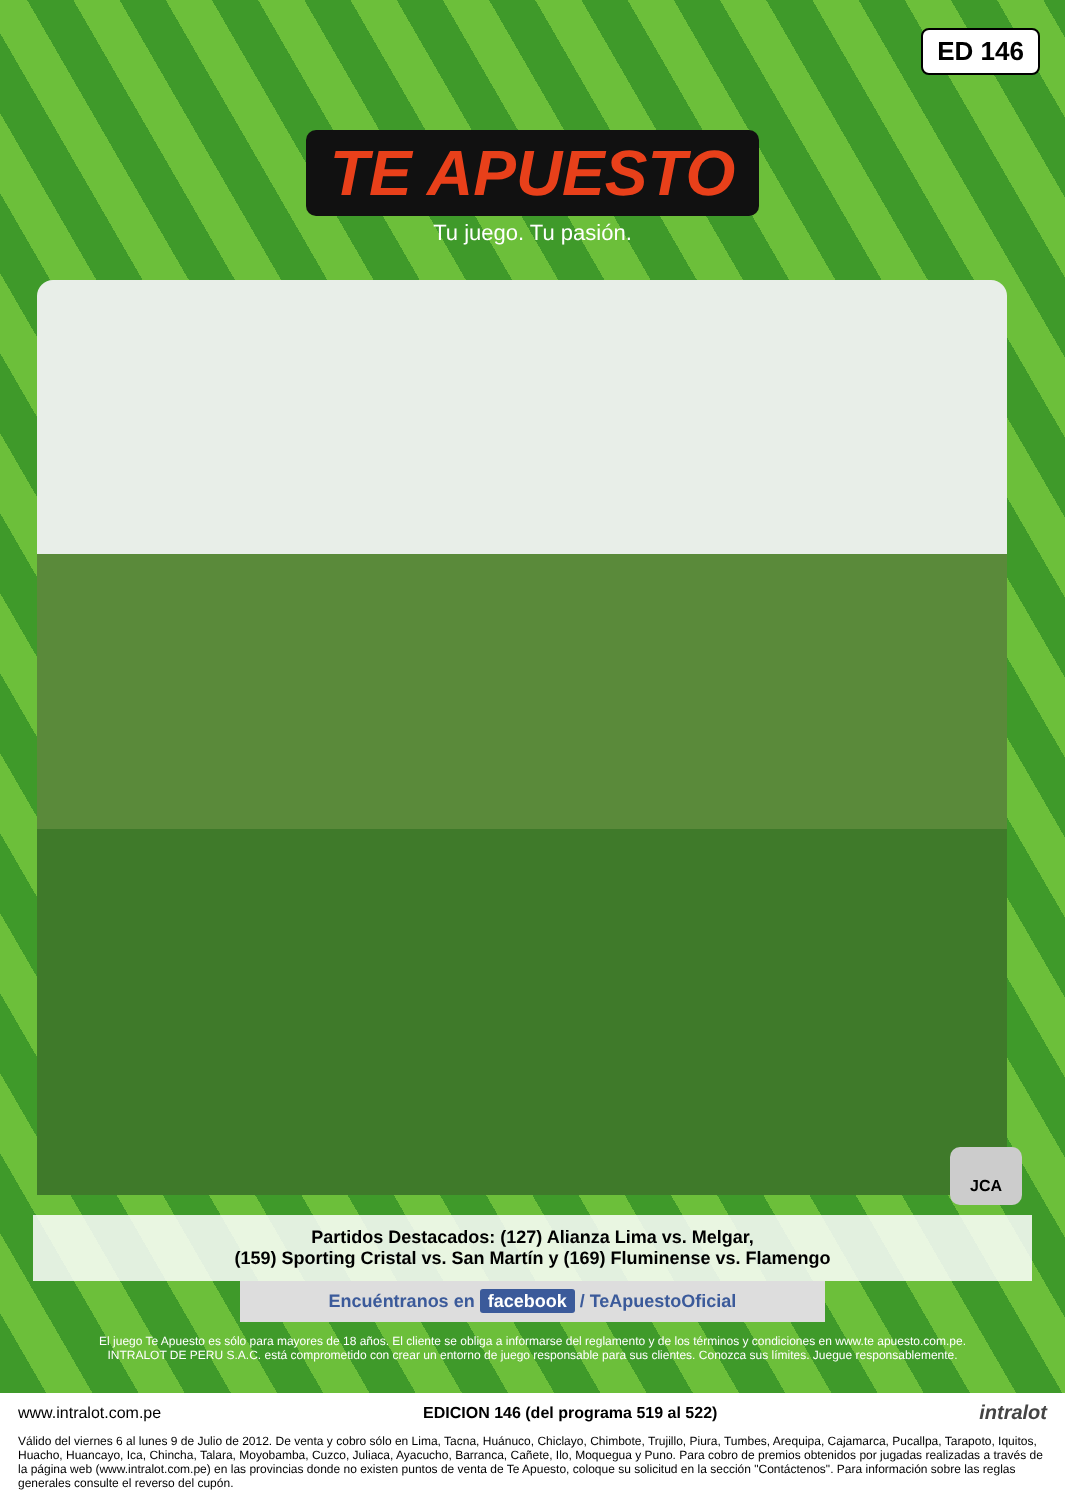ED 146
TE APUESTO
Tu juego. Tu pasión.
JCA
Partidos Destacados: (127) Alianza Lima vs. Melgar,
(159) Sporting Cristal vs. San Martín y (169) Fluminense vs. Flamengo
Encuéntranos en facebook / TeApuestoOficial
El juego Te Apuesto es sólo para mayores de 18 años. El cliente se obliga a informarse del reglamento y de los términos y condiciones en www.te apuesto.com.pe.
INTRALOT DE PERU S.A.C. está comprometido con crear un entorno de juego responsable para sus clientes. Conozca sus límites. Juegue responsablemente.
www.intralot.com.pe EDICION 146 (del programa 519 al 522) intralot
Válido del viernes 6 al lunes 9 de Julio de 2012. De venta y cobro sólo en Lima, Tacna, Huánuco, Chiclayo, Chimbote, Trujillo, Piura, Tumbes, Arequipa, Cajamarca, Pucallpa, Tarapoto, Iquitos, Huacho, Huancayo, Ica, Chincha, Talara, Moyobamba, Cuzco, Juliaca, Ayacucho, Barranca, Cañete, Ilo, Moquegua y Puno. Para cobro de premios obtenidos por jugadas realizadas a través de la página web (www.intralot.com.pe) en las provincias donde no existen puntos de venta de Te Apuesto, coloque su solicitud en la sección "Contáctenos". Para información sobre las reglas generales consulte el reverso del cupón.